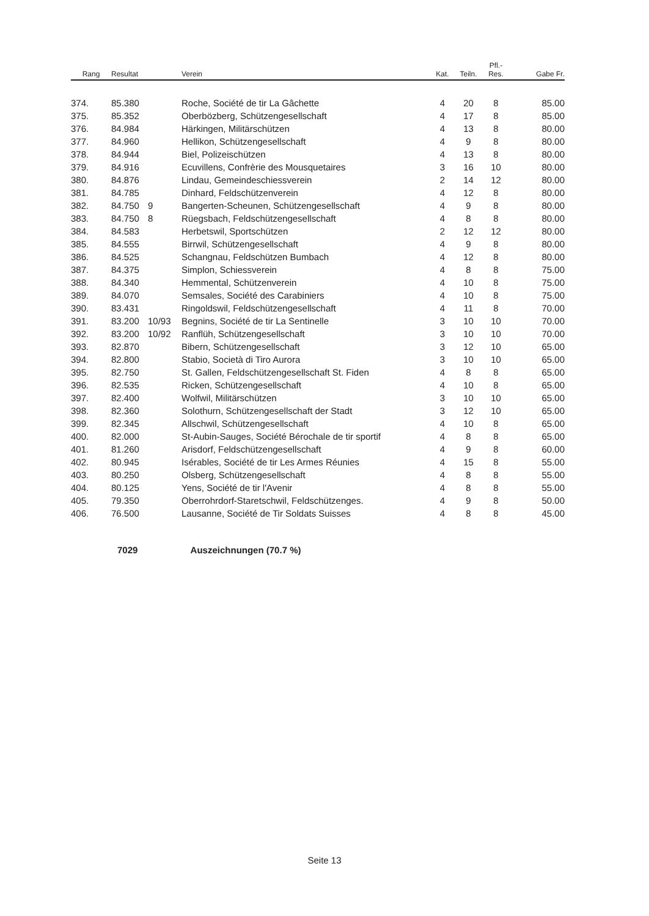| Rang | Resultat | | Verein | Kat. | Teiln. | Pfl.- Res. | Gabe Fr. |
| --- | --- | --- | --- | --- | --- | --- | --- |
| 374. | 85.380 | | Roche, Société de tir La Gâchette | 4 | 20 | 8 | 85.00 |
| 375. | 85.352 | | Oberbözberg, Schützengesellschaft | 4 | 17 | 8 | 85.00 |
| 376. | 84.984 | | Härkingen, Militärschützen | 4 | 13 | 8 | 80.00 |
| 377. | 84.960 | | Hellikon, Schützengesellschaft | 4 | 9 | 8 | 80.00 |
| 378. | 84.944 | | Biel, Polizeischützen | 4 | 13 | 8 | 80.00 |
| 379. | 84.916 | | Ecuvillens, Confrèrie des Mousquetaires | 3 | 16 | 10 | 80.00 |
| 380. | 84.876 | | Lindau, Gemeindeschiessverein | 2 | 14 | 12 | 80.00 |
| 381. | 84.785 | | Dinhard, Feldschützenverein | 4 | 12 | 8 | 80.00 |
| 382. | 84.750 | 9 | Bangerten-Scheunen, Schützengesellschaft | 4 | 9 | 8 | 80.00 |
| 383. | 84.750 | 8 | Rüegsbach, Feldschützengesellschaft | 4 | 8 | 8 | 80.00 |
| 384. | 84.583 | | Herbetswil, Sportschützen | 2 | 12 | 12 | 80.00 |
| 385. | 84.555 | | Birrwil, Schützengesellschaft | 4 | 9 | 8 | 80.00 |
| 386. | 84.525 | | Schangnau, Feldschützen Bumbach | 4 | 12 | 8 | 80.00 |
| 387. | 84.375 | | Simplon, Schiessverein | 4 | 8 | 8 | 75.00 |
| 388. | 84.340 | | Hemmental, Schützenverein | 4 | 10 | 8 | 75.00 |
| 389. | 84.070 | | Semsales, Société des Carabiniers | 4 | 10 | 8 | 75.00 |
| 390. | 83.431 | | Ringoldswil, Feldschützengesellschaft | 4 | 11 | 8 | 70.00 |
| 391. | 83.200 | 10/93 | Begnins, Société de tir La Sentinelle | 3 | 10 | 10 | 70.00 |
| 392. | 83.200 | 10/92 | Ranflüh, Schützengesellschaft | 3 | 10 | 10 | 70.00 |
| 393. | 82.870 | | Bibern, Schützengesellschaft | 3 | 12 | 10 | 65.00 |
| 394. | 82.800 | | Stabio, Società di Tiro Aurora | 3 | 10 | 10 | 65.00 |
| 395. | 82.750 | | St. Gallen, Feldschützengesellschaft St. Fiden | 4 | 8 | 8 | 65.00 |
| 396. | 82.535 | | Ricken, Schützengesellschaft | 4 | 10 | 8 | 65.00 |
| 397. | 82.400 | | Wolfwil, Militärschützen | 3 | 10 | 10 | 65.00 |
| 398. | 82.360 | | Solothurn, Schützengesellschaft der Stadt | 3 | 12 | 10 | 65.00 |
| 399. | 82.345 | | Allschwil, Schützengesellschaft | 4 | 10 | 8 | 65.00 |
| 400. | 82.000 | | St-Aubin-Sauges, Société Bérochale de tir sportif | 4 | 8 | 8 | 65.00 |
| 401. | 81.260 | | Arisdorf, Feldschützengesellschaft | 4 | 9 | 8 | 60.00 |
| 402. | 80.945 | | Isérables, Société de tir Les Armes Réunies | 4 | 15 | 8 | 55.00 |
| 403. | 80.250 | | Olsberg, Schützengesellschaft | 4 | 8 | 8 | 55.00 |
| 404. | 80.125 | | Yens, Société de tir l'Avenir | 4 | 8 | 8 | 55.00 |
| 405. | 79.350 | | Oberrohrdorf-Staretschwil, Feldschützenges. | 4 | 9 | 8 | 50.00 |
| 406. | 76.500 | | Lausanne, Société de Tir Soldats Suisses | 4 | 8 | 8 | 45.00 |
7029 Auszeichnungen (70.7 %)
Seite 13